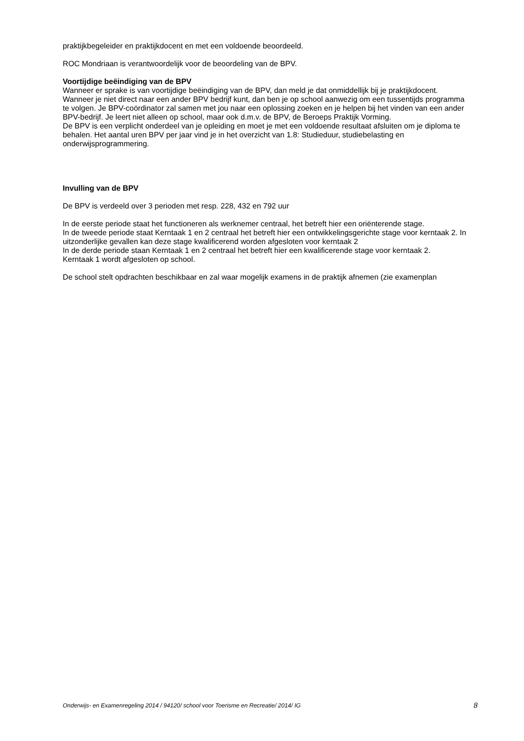praktijkbegeleider en praktijkdocent en met een voldoende beoordeeld.
ROC Mondriaan is verantwoordelijk voor de beoordeling van de BPV.
Voortijdige beëindiging van de BPV
Wanneer er sprake is van voortijdige beëindiging van de BPV, dan meld je dat onmiddellijk bij je praktijkdocent. Wanneer je niet direct naar een ander BPV bedrijf kunt, dan ben je op school aanwezig om een tussentijds programma te volgen. Je BPV-coördinator zal samen met jou naar een oplossing zoeken en je helpen bij het vinden van een ander BPV-bedrijf. Je leert niet alleen op school, maar ook d.m.v. de BPV, de Beroeps Praktijk Vorming.
De BPV is een verplicht onderdeel van je opleiding en moet je met een voldoende resultaat afsluiten om je diploma te behalen. Het aantal uren BPV per jaar vind je in het overzicht van 1.8: Studieduur, studiebelasting en onderwijsprogrammering.
Invulling van de BPV
De BPV is verdeeld over 3 perioden met resp. 228, 432 en 792 uur
In de eerste periode staat het functioneren als werknemer centraal, het betreft hier een oriënterende stage.
In de tweede periode staat Kerntaak 1 en 2 centraal het betreft hier een ontwikkelingsgerichte stage voor kerntaak 2. In uitzonderlijke gevallen kan deze stage kwalificerend worden afgesloten voor kerntaak 2
In de derde periode staan Kerntaak 1 en 2 centraal het betreft hier een kwalificerende stage voor kerntaak 2.
Kerntaak 1 wordt afgesloten op school.
De school stelt opdrachten beschikbaar en zal waar mogelijk examens in de praktijk afnemen (zie examenplan
Onderwijs- en Examenregeling 2014 / 94120/ school voor Toerisme en Recreatie/ 2014/ IG 8